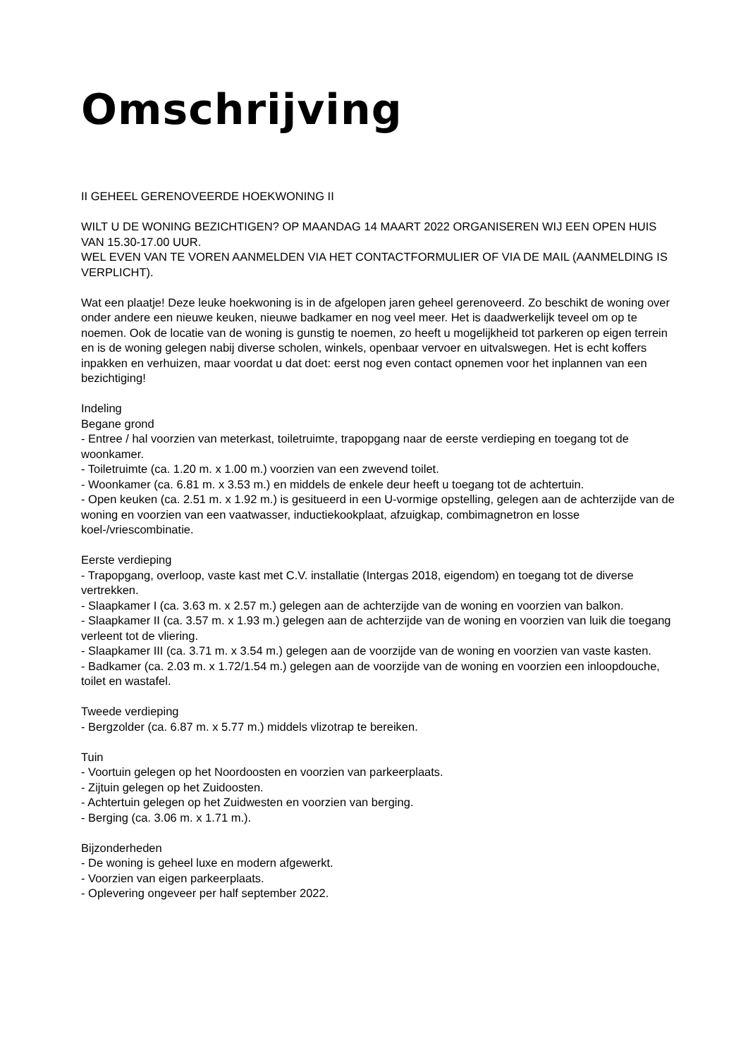Omschrijving
II GEHEEL GERENOVEERDE HOEKWONING II
WILT U DE WONING BEZICHTIGEN? OP MAANDAG 14 MAART 2022 ORGANISEREN WIJ EEN OPEN HUIS VAN 15.30-17.00 UUR.
WEL EVEN VAN TE VOREN AANMELDEN VIA HET CONTACTFORMULIER OF VIA DE MAIL (AANMELDING IS VERPLICHT).
Wat een plaatje! Deze leuke hoekwoning is in de afgelopen jaren geheel gerenoveerd. Zo beschikt de woning over onder andere een nieuwe keuken, nieuwe badkamer en nog veel meer. Het is daadwerkelijk teveel om op te noemen. Ook de locatie van de woning is gunstig te noemen, zo heeft u mogelijkheid tot parkeren op eigen terrein en is de woning gelegen nabij diverse scholen, winkels, openbaar vervoer en uitvalswegen. Het is echt koffers inpakken en verhuizen, maar voordat u dat doet: eerst nog even contact opnemen voor het inplannen van een bezichtiging!
Indeling
Begane grond
- Entree / hal voorzien van meterkast, toiletruimte, trapopgang naar de eerste verdieping en toegang tot de woonkamer.
- Toiletruimte (ca. 1.20 m. x 1.00 m.) voorzien van een zwevend toilet.
- Woonkamer (ca. 6.81 m. x 3.53 m.) en middels de enkele deur heeft u toegang tot de achtertuin.
- Open keuken (ca. 2.51 m. x 1.92 m.) is gesitueerd in een U-vormige opstelling, gelegen aan de achterzijde van de woning en voorzien van een vaatwasser, inductiekookplaat, afzuigkap, combimagnetron en losse koel-/vriescombinatie.
Eerste verdieping
- Trapopgang, overloop, vaste kast met C.V. installatie (Intergas 2018, eigendom) en toegang tot de diverse vertrekken.
- Slaapkamer I (ca. 3.63 m. x 2.57 m.) gelegen aan de achterzijde van de woning en voorzien van balkon.
- Slaapkamer II (ca. 3.57 m. x 1.93 m.) gelegen aan de achterzijde van de woning en voorzien van luik die toegang verleent tot de vliering.
- Slaapkamer III (ca. 3.71 m. x 3.54 m.) gelegen aan de voorzijde van de woning en voorzien van vaste kasten.
- Badkamer (ca. 2.03 m. x 1.72/1.54 m.) gelegen aan de voorzijde van de woning en voorzien een inloopdouche, toilet en wastafel.
Tweede verdieping
- Bergzolder (ca. 6.87 m. x 5.77 m.) middels vlizotrap te bereiken.
Tuin
- Voortuin gelegen op het Noordoosten en voorzien van parkeerplaats.
- Zijtuin gelegen op het Zuidoosten.
- Achtertuin gelegen op het Zuidwesten en voorzien van berging.
- Berging (ca. 3.06 m. x 1.71 m.).
Bijzonderheden
- De woning is geheel luxe en modern afgewerkt.
- Voorzien van eigen parkeerplaats.
- Oplevering ongeveer per half september 2022.